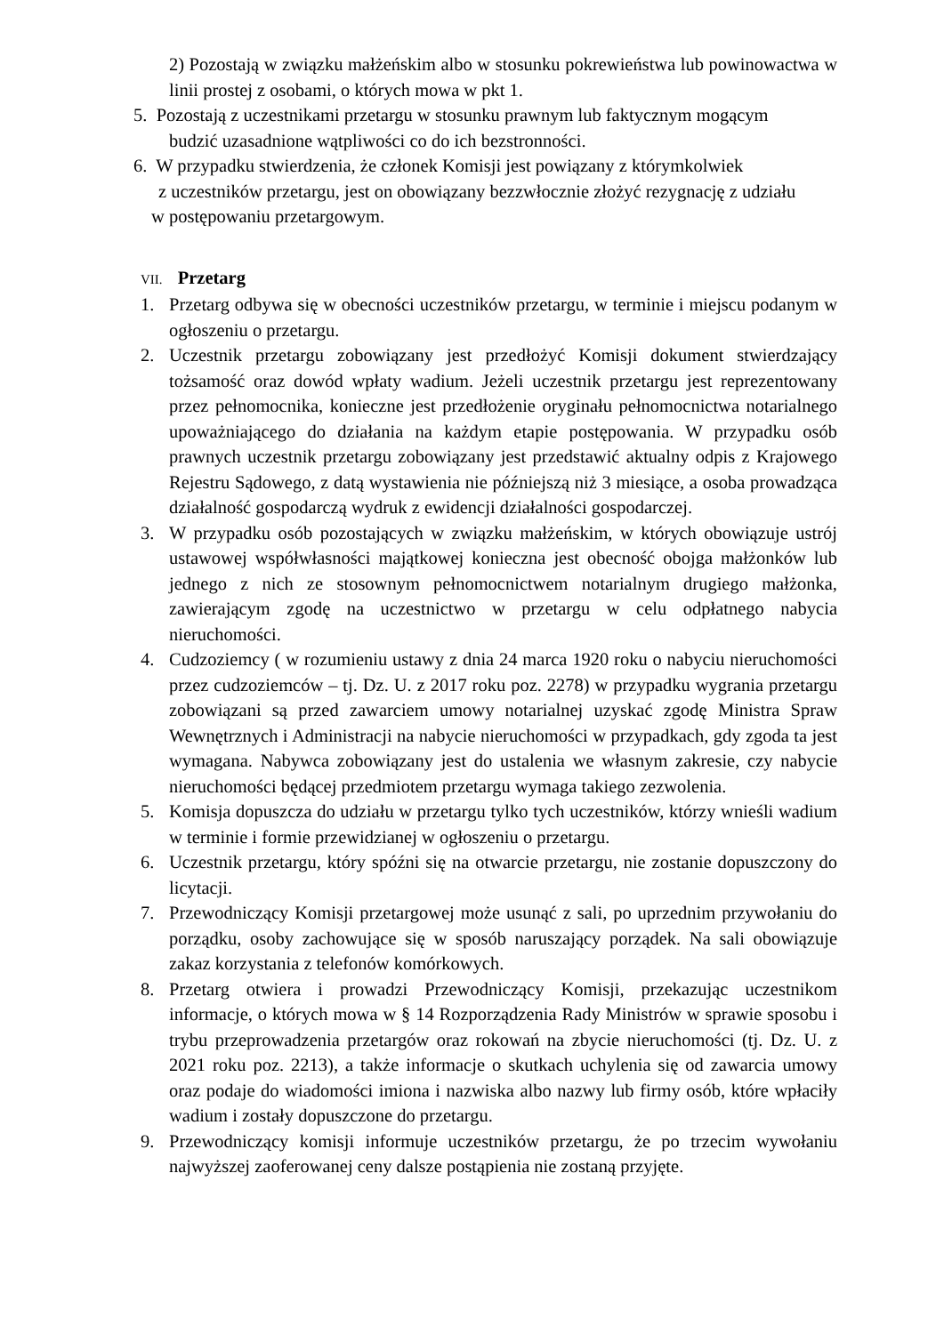2) Pozostają w związku małżeńskim albo w stosunku pokrewieństwa lub powinowactwa w linii prostej z osobami, o których mowa w pkt 1.
5. Pozostają z uczestnikami przetargu w stosunku prawnym lub faktycznym mogącym
budzić uzasadnione wątpliwości co do ich bezstronności.
6. W przypadku stwierdzenia, że członek Komisji jest powiązany z którymkolwiek
z uczestników przetargu, jest on obowiązany bezzwłocznie złożyć rezygnację z udziału
w postępowaniu przetargowym.
VII. Przetarg
1. Przetarg odbywa się w obecności uczestników przetargu, w terminie i miejscu podanym w ogłoszeniu o przetargu.
2. Uczestnik przetargu zobowiązany jest przedłożyć Komisji dokument stwierdzający tożsamość oraz dowód wpłaty wadium. Jeżeli uczestnik przetargu jest reprezentowany przez pełnomocnika, konieczne jest przedłożenie oryginału pełnomocnictwa notarialnego upoważniającego do działania na każdym etapie postępowania. W przypadku osób prawnych uczestnik przetargu zobowiązany jest przedstawić aktualny odpis z Krajowego Rejestru Sądowego, z datą wystawienia nie późniejszą niż 3 miesiące, a osoba prowadząca działalność gospodarczą wydruk z ewidencji działalności gospodarczej.
3. W przypadku osób pozostających w związku małżeńskim, w których obowiązuje ustrój ustawowej współwłasności majątkowej konieczna jest obecność obojga małżonków lub jednego z nich ze stosownym pełnomocnictwem notarialnym drugiego małżonka, zawierającym zgodę na uczestnictwo w przetargu w celu odpłatnego nabycia nieruchomości.
4. Cudzoziemcy ( w rozumieniu ustawy z dnia 24 marca 1920 roku o nabyciu nieruchomości przez cudzoziemców – tj. Dz. U. z 2017 roku poz. 2278) w przypadku wygrania przetargu zobowiązani są przed zawarciem umowy notarialnej uzyskać zgodę Ministra Spraw Wewnętrznych i Administracji na nabycie nieruchomości w przypadkach, gdy zgoda ta jest wymagana. Nabywca zobowiązany jest do ustalenia we własnym zakresie, czy nabycie nieruchomości będącej przedmiotem przetargu wymaga takiego zezwolenia.
5. Komisja dopuszcza do udziału w przetargu tylko tych uczestników, którzy wnieśli wadium w terminie i formie przewidzianej w ogłoszeniu o przetargu.
6. Uczestnik przetargu, który spóźni się na otwarcie przetargu, nie zostanie dopuszczony do licytacji.
7. Przewodniczący Komisji przetargowej może usunąć z sali, po uprzednim przywołaniu do porządku, osoby zachowujące się w sposób naruszający porządek. Na sali obowiązuje zakaz korzystania z telefonów komórkowych.
8. Przetarg otwiera i prowadzi Przewodniczący Komisji, przekazując uczestnikom informacje, o których mowa w § 14 Rozporządzenia Rady Ministrów w sprawie sposobu i trybu przeprowadzenia przetargów oraz rokowań na zbycie nieruchomości (tj. Dz. U. z 2021 roku poz. 2213), a także informacje o skutkach uchylenia się od zawarcia umowy oraz podaje do wiadomości imiona i nazwiska albo nazwy lub firmy osób, które wpłaciły wadium i zostały dopuszczone do przetargu.
9. Przewodniczący komisji informuje uczestników przetargu, że po trzecim wywołaniu najwyższej zaoferowanej ceny dalsze postąpienia nie zostaną przyjęte.